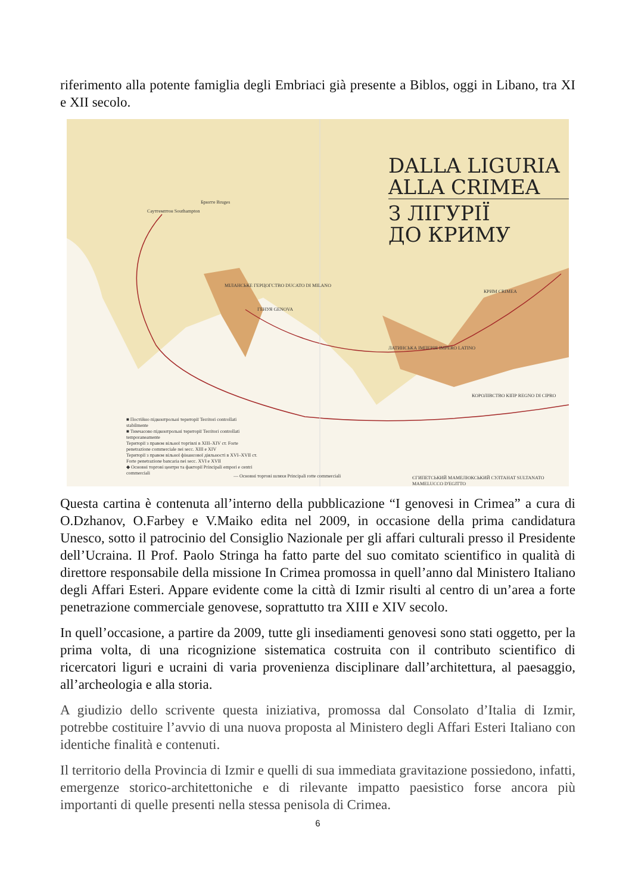riferimento alla potente famiglia degli Embriaci già presente a Biblos, oggi in Libano, tra XI e XII secolo.
DALLA LIGURIA
ALLA CRIMEA
З ЛІГУРІЇ
ДО КРИМУ
Саутгемптон Southampton
Брюгге Bruges
МІЛАНСЬКЕ ГЕРЦОГСТВО DUCATO DI MILANO
ГЕНУЯ GENOVA
КРИМ CRIMEA
ЛАТИНСЬКА ІМПЕРІЯ IMPERO LATINO
КОРОЛІВСТВО КІПР REGNO DI CIPRO
ЄГИПЕТСЬКИЙ МАМЕЛЮКСЬКИЙ СУЛТАНАТ SULTANATO MAMELUCCO D'EGITTO
■ Постійно підконтрольні території Territori controllati stabilmente
■ Тимчасово підконтрольні території Territori controllati temporaneamente
Території з правом вільної торгівлі в XIII–XIV ст. Forte penetrazione commerciale nei secc. XIII e XIV
Території з правом вільної фінансової діяльності в XVI–XVII ст. Forte penetrazione bancaria nei secc. XVI e XVII
◆ Основні торгові центри та факторії Principali empori e centri commerciali
— Основні торгові шляхи Principali rotte commerciali
Questa cartina è contenuta all’interno della pubblicazione “I genovesi in Crimea” a cura di O.Dzhanov, O.Farbey e V.Maiko edita nel 2009, in occasione della prima candidatura Unesco, sotto il patrocinio del Consiglio Nazionale per gli affari culturali presso il Presidente dell’Ucraina. Il Prof. Paolo Stringa ha fatto parte del suo comitato scientifico in qualità di direttore responsabile della missione In Crimea promossa in quell’anno dal Ministero Italiano degli Affari Esteri. Appare evidente come la città di Izmir risulti al centro di un’area a forte penetrazione commerciale genovese, soprattutto tra XIII e XIV secolo.
In quell’occasione, a partire da 2009, tutte gli insediamenti genovesi sono stati oggetto, per la prima volta, di una ricognizione sistematica costruita con il contributo scientifico di ricercatori liguri e ucraini di varia provenienza disciplinare dall’architettura, al paesaggio, all’archeologia e alla storia.
A giudizio dello scrivente questa iniziativa, promossa dal Consolato d’Italia di Izmir, potrebbe costituire l’avvio di una nuova proposta al Ministero degli Affari Esteri Italiano con identiche finalità e contenuti.
Il territorio della Provincia di Izmir e quelli di sua immediata gravitazione possiedono, infatti, emergenze storico-architettoniche e di rilevante impatto paesistico forse ancora più importanti di quelle presenti nella stessa penisola di Crimea.
6